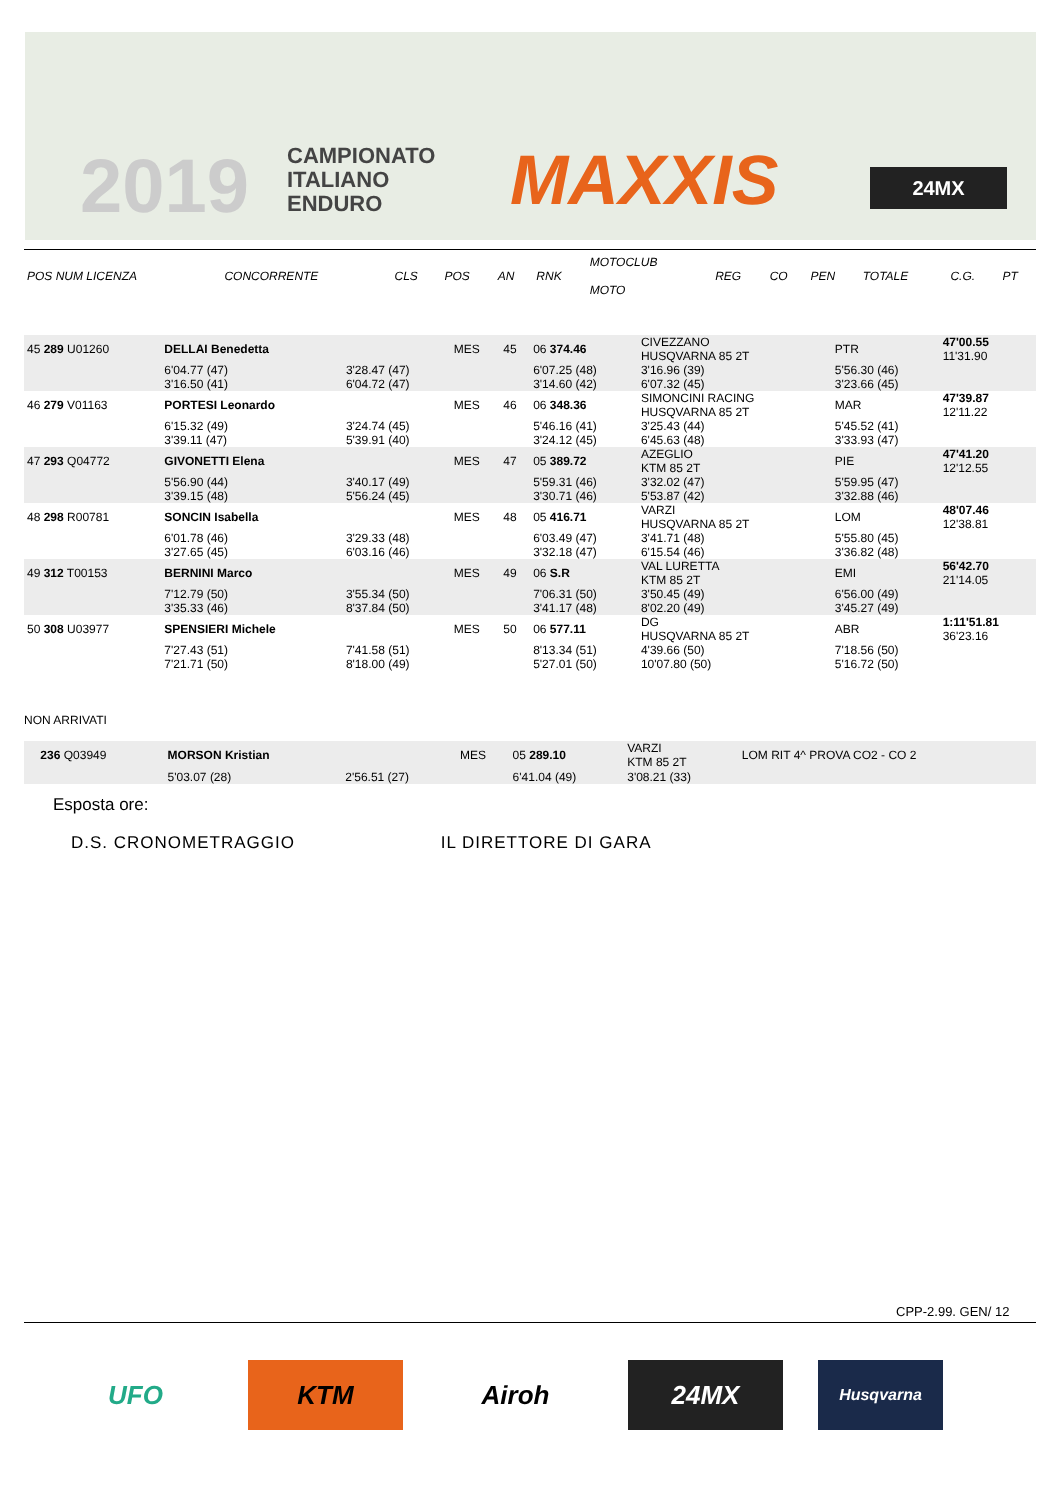2019
CAMPIONATO
ITALIANO
ENDURO
MAXXIS 24MX
| POS NUM LICENZA | CONCORRENTE | CLS | POS | AN | RNK | MOTOCLUB MOTO | REG | CO | PEN | TOTALE | C.G. | PT |
| 45 289 U01260 | DELLAI Benedetta | | MES | 45 | 06 374.46 | CIVEZZANO HUSQVARNA 85 2T | | PTR | 47'00.55 11'31.90 |
| | 6'04.77 (47) 3'16.50 (41) | 3'28.47 (47) 6'04.72 (47) | | | 6'07.25 (48) 3'14.60 (42) | 3'16.96 (39) 6'07.32 (45) | | 5'56.30 (46) 3'23.66 (45) | |
| 46 279 V01163 | PORTESI Leonardo | | MES | 46 | 06 348.36 | SIMONCINI RACING HUSQVARNA 85 2T | | MAR | 47'39.87 12'11.22 |
| | 6'15.32 (49) 3'39.11 (47) | 3'24.74 (45) 5'39.91 (40) | | | 5'46.16 (41) 3'24.12 (45) | 3'25.43 (44) 6'45.63 (48) | | 5'45.52 (41) 3'33.93 (47) | |
| 47 293 Q04772 | GIVONETTI Elena | | MES | 47 | 05 389.72 | AZEGLIO KTM 85 2T | | PIE | 47'41.20 12'12.55 |
| | 5'56.90 (44) 3'39.15 (48) | 3'40.17 (49) 5'56.24 (45) | | | 5'59.31 (46) 3'30.71 (46) | 3'32.02 (47) 5'53.87 (42) | | 5'59.95 (47) 3'32.88 (46) | |
| 48 298 R00781 | SONCIN Isabella | | MES | 48 | 05 416.71 | VARZI HUSQVARNA 85 2T | | LOM | 48'07.46 12'38.81 |
| | 6'01.78 (46) 3'27.65 (45) | 3'29.33 (48) 6'03.16 (46) | | | 6'03.49 (47) 3'32.18 (47) | 3'41.71 (48) 6'15.54 (46) | | 5'55.80 (45) 3'36.82 (48) | |
| 49 312 T00153 | BERNINI Marco | | MES | 49 | 06 S.R | VAL LURETTA KTM 85 2T | | EMI | 56'42.70 21'14.05 |
| | 7'12.79 (50) 3'35.33 (46) | 3'55.34 (50) 8'37.84 (50) | | | 7'06.31 (50) 3'41.17 (48) | 3'50.45 (49) 8'02.20 (49) | | 6'56.00 (49) 3'45.27 (49) | |
| 50 308 U03977 | SPENSIERI Michele | | MES | 50 | 06 577.11 | DG HUSQVARNA 85 2T | | ABR | 1:11'51.81 36'23.16 |
| | 7'27.43 (51) 7'21.71 (50) | 7'41.58 (51) 8'18.00 (49) | | | 8'13.34 (51) 5'27.01 (50) | 4'39.66 (50) 10'07.80 (50) | | 7'18.56 (50) 5'16.72 (50) | |
NON ARRIVATI
| 236 Q03949 | MORSON Kristian | | MES | 05 289.10 | VARZI KTM 85 2T | LOM RIT 4^ PROVA CO2 - CO 2 |
| | 5'03.07 (28) | 2'56.51 (27) | | 6'41.04 (49) | 3'08.21 (33) | |
Esposta ore:
D.S. CRONOMETRAGGIO IL DIRETTORE DI GARA
CPP-2.99. GEN/ 12
UFO KTM Airoh 24MX
Husqvarna